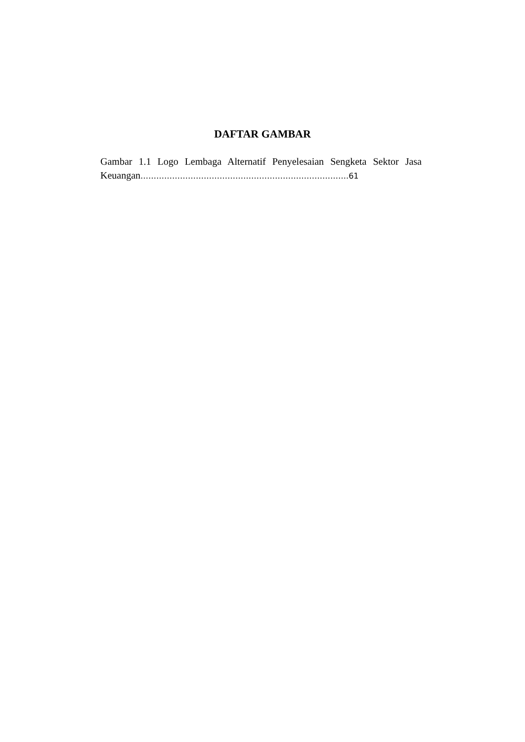DAFTAR GAMBAR
Gambar 1.1 Logo Lembaga Alternatif Penyelesaian Sengketa Sektor Jasa Keuangan…………………………………………………………………….61